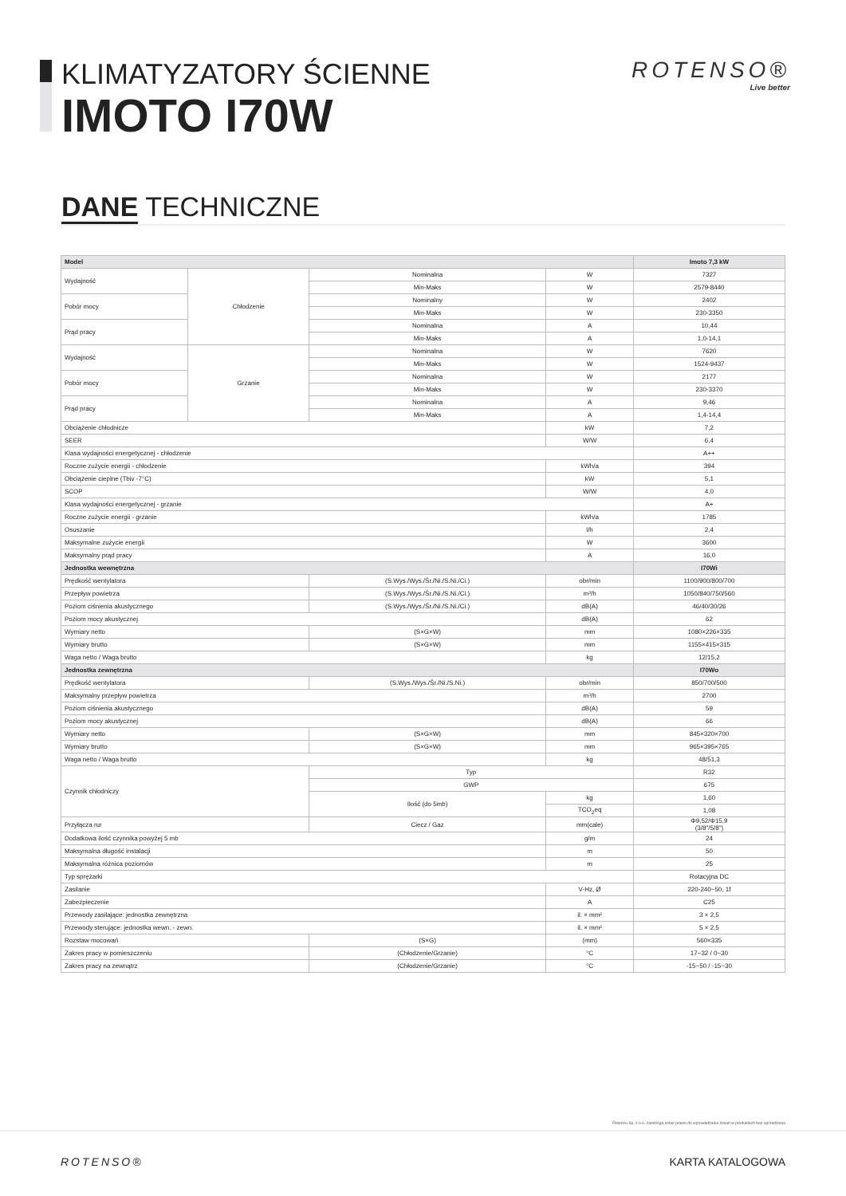KLIMATYZATORY ŚCIENNE
IMOTO I70W
ROTENSO®
Live better
DANE TECHNICZNE
| Model | | | | Imoto 7,3 kW |
| --- | --- | --- | --- | --- |
| Wydajność | Chłodzenie | Nominalna | W | 7327 |
| | | Min-Maks | W | 2579-8440 |
| Pobór mocy | | Nominalny | W | 2402 |
| | | Min-Maks | W | 230-3350 |
| Prąd pracy | | Nominalna | A | 10,44 |
| | | Min-Maks | A | 1,0-14,1 |
| Wydajność | Grzanie | Nominalna | W | 7620 |
| | | Min-Maks | W | 1524-9437 |
| Pobór mocy | | Nominalna | W | 2177 |
| | | Min-Maks | W | 230-3370 |
| Prąd pracy | | Nominalna | A | 9,46 |
| | | Min-Maks | A | 1,4-14,4 |
| Obciążenie chłodnicze | | | kW | 7,2 |
| SEER | | | W/W | 6,4 |
| Klasa wydajności energetycznej - chłodzenie | | | | A++ |
| Roczne zużycie energii - chłodzenie | | | kWh/a | 394 |
| Obciążenie cieplne (Tbiv -7°C) | | | kW | 5,1 |
| SCOP | | | W/W | 4,0 |
| Klasa wydajności energetycznej - grzanie | | | | A+ |
| Roczne zużycie energii - grzanie | | | kWh/a | 1785 |
| Osuszanie | | | l/h | 2,4 |
| Maksymalne zużycie energii | | | W | 3600 |
| Maksymalny prąd pracy | | | A | 16,0 |
| Jednostka wewnętrzna | | | | I70Wi |
| Prędkość wentylatora | | (S.Wys./Wys./Śr./Ni./S.Ni./Ci.) | obr/min | 1100/900/800/700 |
| Przepływ powietrza | | (S.Wys./Wys./Śr./Ni./S.Ni./Ci.) | m³/h | 1050/840/750/560 |
| Poziom ciśnienia akustycznego | | (S.Wys./Wys./Śr./Ni./S.Ni./Ci.) | dB(A) | 46/40/30/26 |
| Poziom mocy akustycznej | | | dB(A) | 62 |
| Wymiary netto | | (S×G×W) | mm | 1080×226×335 |
| Wymiary brutto | | (S×G×W) | mm | 1155×415×315 |
| Waga netto / Waga brutto | | | kg | 12/15,2 |
| Jednostka zewnętrzna | | | | I70Wo |
| Prędkość wentylatora | | (S.Wys./Wys./Śr./Ni./S.Ni.) | obr/min | 850/700/500 |
| Maksymalny przepływ powietrza | | | m³/h | 2700 |
| Poziom ciśnienia akustycznego | | | dB(A) | 59 |
| Poziom mocy akustycznej | | | dB(A) | 66 |
| Wymiary netto | | (S×G×W) | mm | 845×320×700 |
| Wymiary brutto | | (S×G×W) | mm | 965×395×765 |
| Waga netto / Waga brutto | | | kg | 48/51,3 |
| Czynnik chłodniczy | | Typ | | R32 |
| | | GWP | | 675 |
| | | Ilość (do 5mb) | kg | 1,60 |
| | | | TCO<sub>2</sub>eq | 1,08 |
| Przyłącza rur | | Ciecz / Gaz | mm(cale) | Φ9,52/Φ15,9 (3/8"/5/8") |
| Dodatkowa ilość czynnika powyżej 5 mb | | | g/m | 24 |
| Maksymalna długość instalacji | | | m | 50 |
| Maksymalna różnica poziomów | | | m | 25 |
| Typ sprężarki | | | | Rotacyjna DC |
| Zasilanie | | | V-Hz, Ø | 220-240~50, 1f |
| Zabezpieczenie | | | A | C25 |
| Przewody zasilające: jednostka zewnętrzna | | | il. × mm² | 3 × 2,5 |
| Przewody sterujące: jednostka wewn. - zewn. | | | il. × mm² | 5 × 2,5 |
| Rozstaw mocowań | | (S×G) | (mm) | 560×335 |
| Zakres pracy w pomieszczeniu | | (Chłodzenie/Grzanie) | °C | 17~32 / 0~30 |
| Zakres pracy na zewnątrz | | (Chłodzenie/Grzanie) | °C | -15~50 / -15~30 |
Rotenso Sp. z o.o. zastrzega sobie prawo do wprowadzania zmian w produktach bez uprzedzenia
ROTENSO® KARTA KATALOGOWA